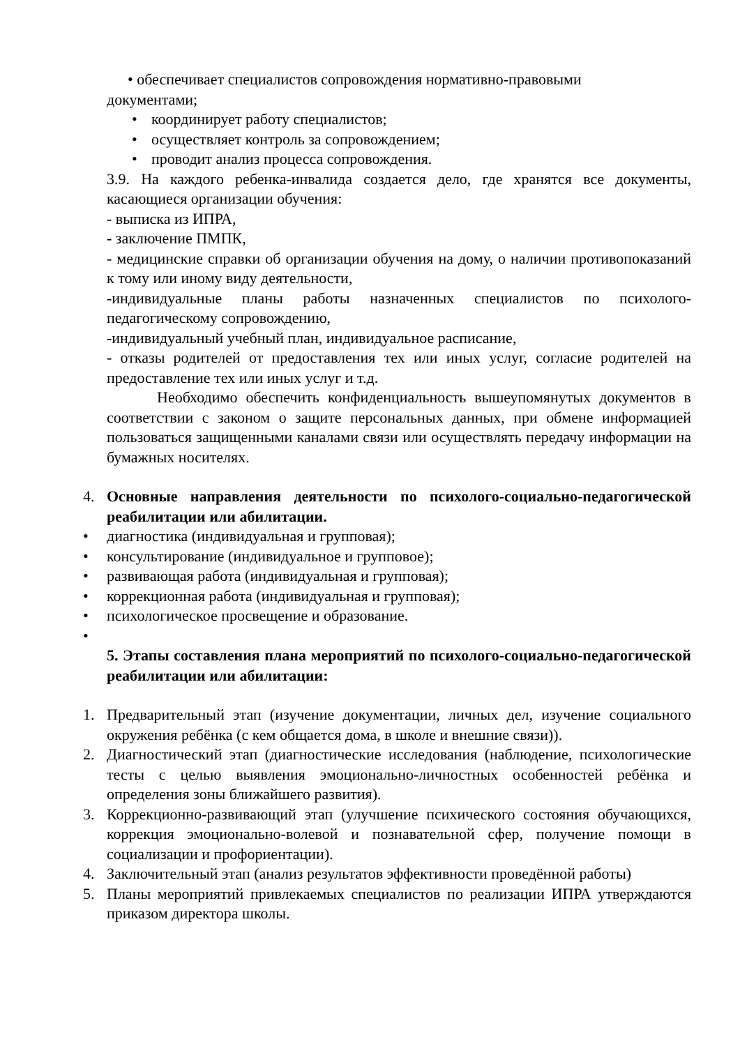• обеспечивает специалистов сопровождения нормативно-правовыми
документами;
• координирует работу специалистов;
• осуществляет контроль за сопровождением;
• проводит анализ процесса сопровождения.
3.9. На каждого ребенка-инвалида создается дело, где хранятся все документы, касающиеся организации обучения:
- выписка из ИПРА,
- заключение ПМПК,
- медицинские справки об организации обучения на дому, о наличии противопоказаний к тому или иному виду деятельности,
-индивидуальные планы работы назначенных специалистов по психолого-педагогическому сопровождению,
-индивидуальный учебный план, индивидуальное расписание,
- отказы родителей от предоставления тех или иных услуг, согласие родителей на предоставление тех или иных услуг и т.д.
Необходимо обеспечить конфиденциальность вышеупомянутых документов в соответствии с законом о защите персональных данных, при обмене информацией пользоваться защищенными каналами связи или осуществлять передачу информации на бумажных носителях.
4. Основные направления деятельности по психолого-социально-педагогической реабилитации или абилитации.
• диагностика (индивидуальная и групповая);
• консультирование (индивидуальное и групповое);
• развивающая работа (индивидуальная и групповая);
• коррекционная работа (индивидуальная и групповая);
• психологическое просвещение и образование.
•
5. Этапы составления плана мероприятий по психолого-социально-педагогической реабилитации или абилитации:
1. Предварительный этап (изучение документации, личных дел, изучение социального окружения ребёнка (с кем общается дома, в школе и внешние связи)).
2. Диагностический этап (диагностические исследования (наблюдение, психологические тесты с целью выявления эмоционально-личностных особенностей ребёнка и определения зоны ближайшего развития).
3. Коррекционно-развивающий этап (улучшение психического состояния обучающихся, коррекция эмоционально-волевой и познавательной сфер, получение помощи в социализации и профориентации).
4. Заключительный этап (анализ результатов эффективности проведённой работы)
5. Планы мероприятий привлекаемых специалистов по реализации ИПРА утверждаются приказом директора школы.